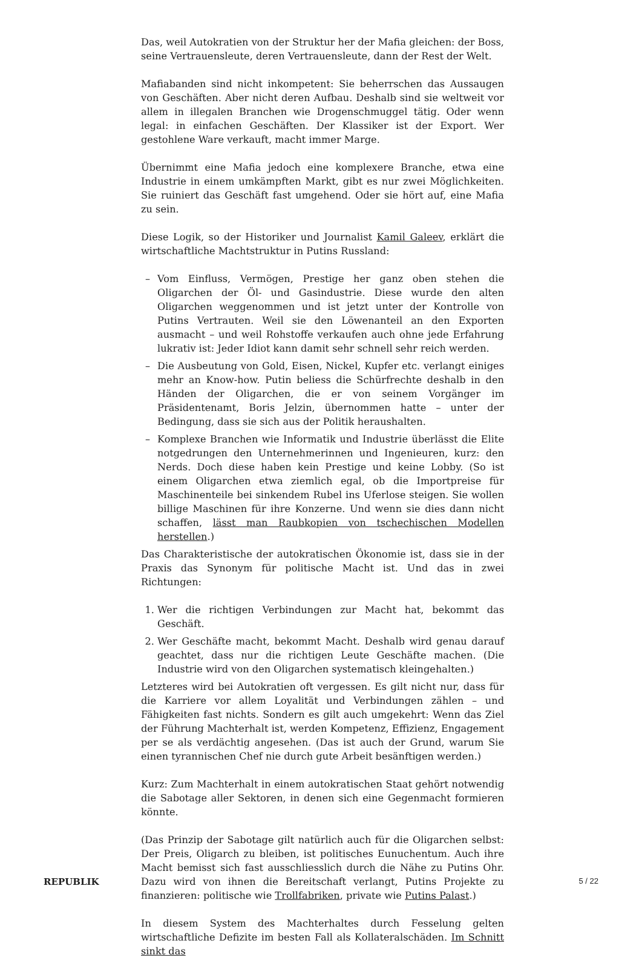Das, weil Autokratien von der Struktur her der Mafia gleichen: der Boss, seine Vertrauensleute, deren Vertrauensleute, dann der Rest der Welt.
Mafiabanden sind nicht inkompetent: Sie beherrschen das Aussaugen von Geschäften. Aber nicht deren Aufbau. Deshalb sind sie weltweit vor allem in illegalen Branchen wie Drogenschmuggel tätig. Oder wenn legal: in einfachen Geschäften. Der Klassiker ist der Export. Wer gestohlene Ware verkauft, macht immer Marge.
Übernimmt eine Mafia jedoch eine komplexere Branche, etwa eine Industrie in einem umkämpften Markt, gibt es nur zwei Möglichkeiten. Sie ruiniert das Geschäft fast umgehend. Oder sie hört auf, eine Mafia zu sein.
Diese Logik, so der Historiker und Journalist Kamil Galeev, erklärt die wirtschaftliche Machtstruktur in Putins Russland:
– Vom Einfluss, Vermögen, Prestige her ganz oben stehen die Oligarchen der Öl- und Gasindustrie. Diese wurde den alten Oligarchen weggenommen und ist jetzt unter der Kontrolle von Putins Vertrauten. Weil sie den Löwenanteil an den Exporten ausmacht – und weil Rohstoffe verkaufen auch ohne jede Erfahrung lukrativ ist: Jeder Idiot kann damit sehr schnell sehr reich werden.
– Die Ausbeutung von Gold, Eisen, Nickel, Kupfer etc. verlangt einiges mehr an Know-how. Putin beliess die Schürfrechte deshalb in den Händen der Oligarchen, die er von seinem Vorgänger im Präsidentenamt, Boris Jelzin, übernommen hatte – unter der Bedingung, dass sie sich aus der Politik heraushalten.
– Komplexe Branchen wie Informatik und Industrie überlässt die Elite notgedrungen den Unternehmerinnen und Ingenieuren, kurz: den Nerds. Doch diese haben kein Prestige und keine Lobby. (So ist einem Oligarchen etwa ziemlich egal, ob die Importpreise für Maschinenteile bei sinkendem Rubel ins Uferlose steigen. Sie wollen billige Maschinen für ihre Konzerne. Und wenn sie dies dann nicht schaffen, lässt man Raubkopien von tschechischen Modellen herstellen.)
Das Charakteristische der autokratischen Ökonomie ist, dass sie in der Praxis das Synonym für politische Macht ist. Und das in zwei Richtungen:
1. Wer die richtigen Verbindungen zur Macht hat, bekommt das Geschäft.
2. Wer Geschäfte macht, bekommt Macht. Deshalb wird genau darauf geachtet, dass nur die richtigen Leute Geschäfte machen. (Die Industrie wird von den Oligarchen systematisch kleingehalten.)
Letzteres wird bei Autokratien oft vergessen. Es gilt nicht nur, dass für die Karriere vor allem Loyalität und Verbindungen zählen – und Fähigkeiten fast nichts. Sondern es gilt auch umgekehrt: Wenn das Ziel der Führung Machterhalt ist, werden Kompetenz, Effizienz, Engagement per se als verdächtig angesehen. (Das ist auch der Grund, warum Sie einen tyrannischen Chef nie durch gute Arbeit besänftigen werden.)
Kurz: Zum Machterhalt in einem autokratischen Staat gehört notwendig die Sabotage aller Sektoren, in denen sich eine Gegenmacht formieren könnte.
(Das Prinzip der Sabotage gilt natürlich auch für die Oligarchen selbst: Der Preis, Oligarch zu bleiben, ist politisches Eunuchentum. Auch ihre Macht bemisst sich fast ausschliesslich durch die Nähe zu Putins Ohr. Dazu wird von ihnen die Bereitschaft verlangt, Putins Projekte zu finanzieren: politische wie Trollfabriken, private wie Putins Palast.)
In diesem System des Machterhaltes durch Fesselung gelten wirtschaftliche Defizite im besten Fall als Kollateralschäden. Im Schnitt sinkt das
REPUBLIK 5 / 22